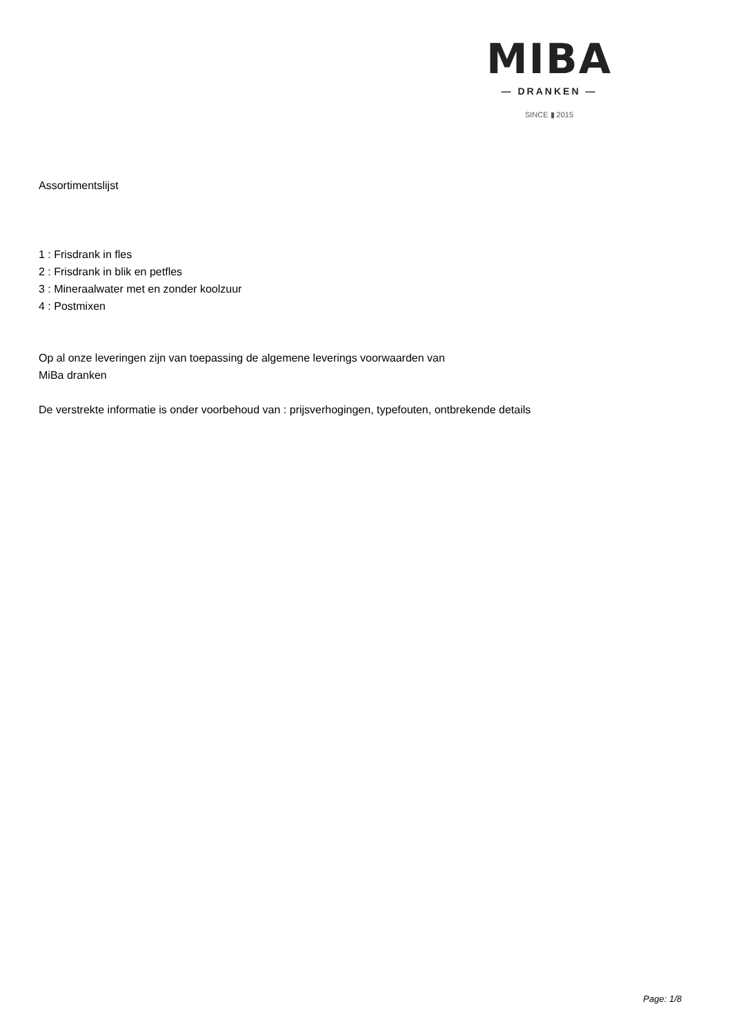MIBA
— DRANKEN —
SINCE ▮ 2015
Assortimentslijst
1 : Frisdrank in fles
2 : Frisdrank in blik en petfles
3 : Mineraalwater met en zonder koolzuur
4 : Postmixen
Op al onze leveringen zijn van toepassing de algemene leverings voorwaarden van
MiBa dranken
De verstrekte informatie is onder voorbehoud van : prijsverhogingen, typefouten, ontbrekende details
Page: 1/8